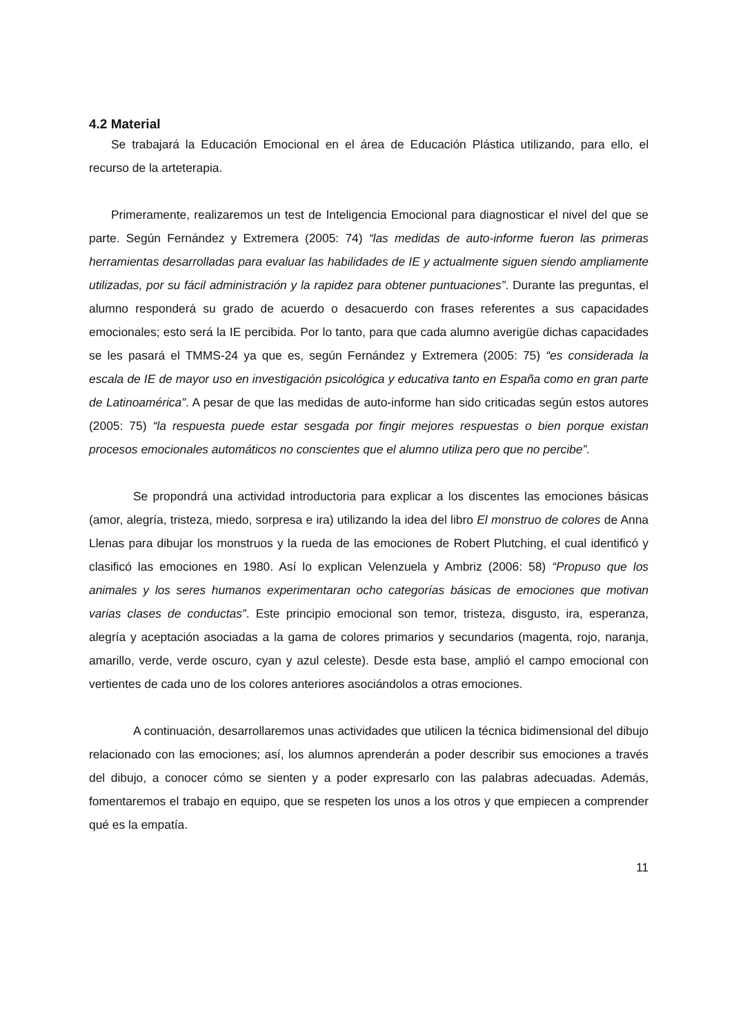4.2 Material
Se trabajará la Educación Emocional en el área de Educación Plástica utilizando, para ello, el recurso de la arteterapia.
Primeramente, realizaremos un test de Inteligencia Emocional para diagnosticar el nivel del que se parte. Según Fernández y Extremera (2005: 74) “las medidas de auto-informe fueron las primeras herramientas desarrolladas para evaluar las habilidades de IE y actualmente siguen siendo ampliamente utilizadas, por su fácil administración y la rapidez para obtener puntuaciones”. Durante las preguntas, el alumno responderá su grado de acuerdo o desacuerdo con frases referentes a sus capacidades emocionales; esto será la IE percibida. Por lo tanto, para que cada alumno averigüe dichas capacidades se les pasará el TMMS-24 ya que es, según Fernández y Extremera (2005: 75) “es considerada la escala de IE de mayor uso en investigación psicológica y educativa tanto en España como en gran parte de Latinoamérica”. A pesar de que las medidas de auto-informe han sido criticadas según estos autores (2005: 75) “la respuesta puede estar sesgada por fingir mejores respuestas o bien porque existan procesos emocionales automáticos no conscientes que el alumno utiliza pero que no percibe”.
Se propondrá una actividad introductoria para explicar a los discentes las emociones básicas (amor, alegría, tristeza, miedo, sorpresa e ira) utilizando la idea del libro El monstruo de colores de Anna Llenas para dibujar los monstruos y la rueda de las emociones de Robert Plutching, el cual identificó y clasificó las emociones en 1980. Así lo explican Velenzuela y Ambriz (2006: 58) “Propuso que los animales y los seres humanos experimentaran ocho categorías básicas de emociones que motivan varias clases de conductas”. Este principio emocional son temor, tristeza, disgusto, ira, esperanza, alegría y aceptación asociadas a la gama de colores primarios y secundarios (magenta, rojo, naranja, amarillo, verde, verde oscuro, cyan y azul celeste). Desde esta base, amplió el campo emocional con vertientes de cada uno de los colores anteriores asociándolos a otras emociones.
A continuación, desarrollaremos unas actividades que utilicen la técnica bidimensional del dibujo relacionado con las emociones; así, los alumnos aprenderán a poder describir sus emociones a través del dibujo, a conocer cómo se sienten y a poder expresarlo con las palabras adecuadas. Además, fomentaremos el trabajo en equipo, que se respeten los unos a los otros y que empiecen a comprender qué es la empatía.
11